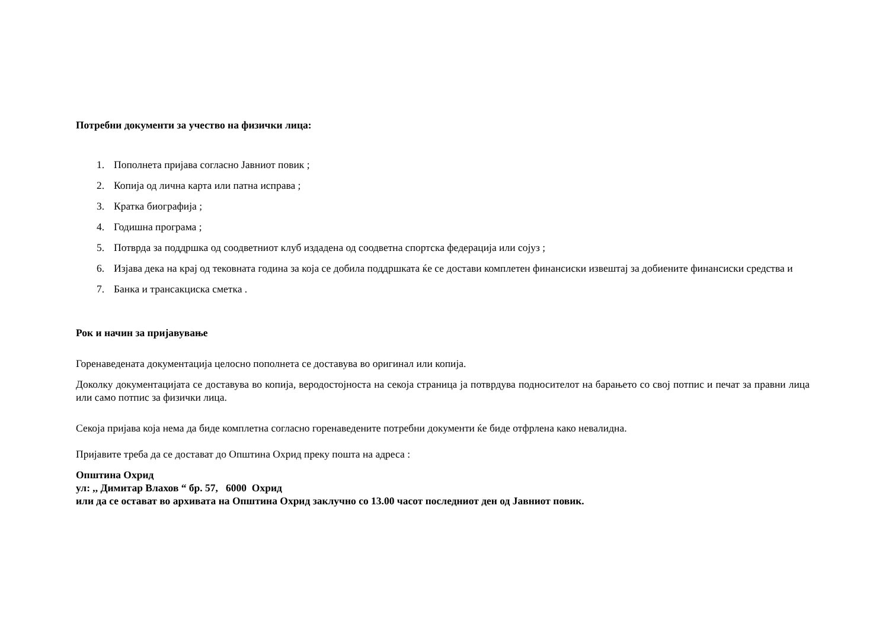Потребни документи за учество на физички лица:
1. Пополнета пријава согласно Јавниот повик ;
2. Копија од лична карта или патна исправа ;
3. Кратка биографија ;
4. Годишна програма ;
5. Потврда за поддршка од соодветниот клуб издадена од соодветна спортска федерација или сојуз ;
6. Изјава дека на крај од тековната година за која се добила поддршката ќе се достави комплетен финансиски извештај за добиените финансиски средства и
7. Банка и трансакциска сметка .
Рок и начин за пријавување
Горенаведената документација целосно пополнета се доставува во оригинал или копија.
Доколку документацијата се доставува во копија, веродостојноста на секоја страница ја потврдува подносителот на барањето со свој потпис и печат за правни лица или само потпис за физички лица.
Секоја пријава која нема да биде комплетна согласно горенаведените потребни документи ќе биде отфрлена како невалидна.
Пријавите треба да се достават до Општина Охрид преку пошта на адреса :
Општина Охрид
ул: ,, Димитар Влахов “ бр. 57, 6000 Охрид
или да се остават во архивата на Општина Охрид заклучно со 13.00 часот последниот ден од Јавниот повик.